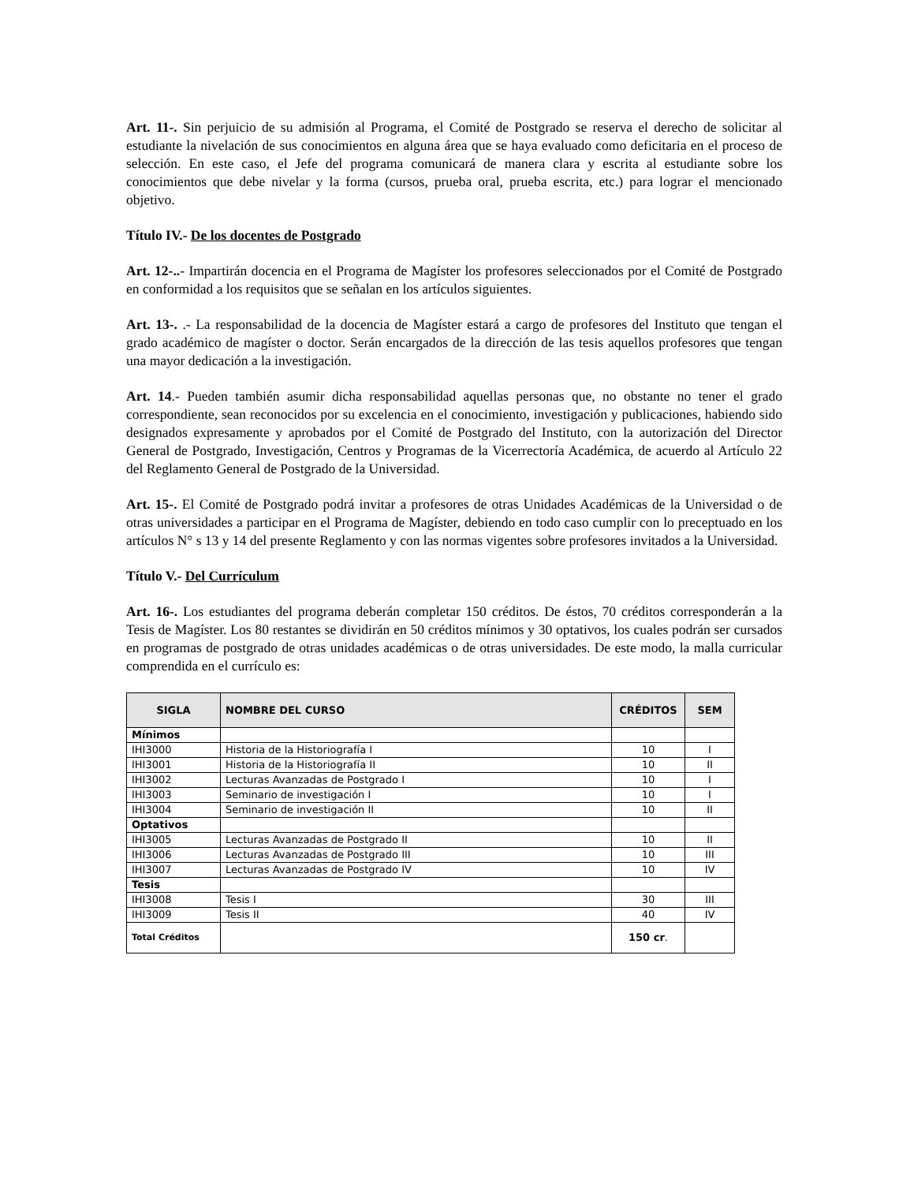Art. 11-. Sin perjuicio de su admisión al Programa, el Comité de Postgrado se reserva el derecho de solicitar al estudiante la nivelación de sus conocimientos en alguna área que se haya evaluado como deficitaria en el proceso de selección. En este caso, el Jefe del programa comunicará de manera clara y escrita al estudiante sobre los conocimientos que debe nivelar y la forma (cursos, prueba oral, prueba escrita, etc.) para lograr el mencionado objetivo.
Título IV.- De los docentes de Postgrado
Art. 12-..- Impartirán docencia en el Programa de Magíster los profesores seleccionados por el Comité de Postgrado en conformidad a los requisitos que se señalan en los artículos siguientes.
Art. 13-. .- La responsabilidad de la docencia de Magíster estará a cargo de profesores del Instituto que tengan el grado académico de magíster o doctor. Serán encargados de la dirección de las tesis aquellos profesores que tengan una mayor dedicación a la investigación.
Art. 14.- Pueden también asumir dicha responsabilidad aquellas personas que, no obstante no tener el grado correspondiente, sean reconocidos por su excelencia en el conocimiento, investigación y publicaciones, habiendo sido designados expresamente y aprobados por el Comité de Postgrado del Instituto, con la autorización del Director General de Postgrado, Investigación, Centros y Programas de la Vicerrectoría Académica, de acuerdo al Artículo 22 del Reglamento General de Postgrado de la Universidad.
Art. 15-. El Comité de Postgrado podrá invitar a profesores de otras Unidades Académicas de la Universidad o de otras universidades a participar en el Programa de Magíster, debiendo en todo caso cumplir con lo preceptuado en los artículos N° s 13 y 14 del presente Reglamento y con las normas vigentes sobre profesores invitados a la Universidad.
Título V.- Del Currículum
Art. 16-. Los estudiantes del programa deberán completar 150 créditos. De éstos, 70 créditos corresponderán a la Tesis de Magíster. Los 80 restantes se dividirán en 50 créditos mínimos y 30 optativos, los cuales podrán ser cursados en programas de postgrado de otras unidades académicas o de otras universidades. De este modo, la malla curricular comprendida en el currículo es:
| SIGLA | NOMBRE DEL CURSO | CRÉDITOS | SEM |
| --- | --- | --- | --- |
| Mínimos | | | |
| IHI3000 | Historia de la Historiografía I | 10 | I |
| IHI3001 | Historia de la Historiografía II | 10 | II |
| IHI3002 | Lecturas Avanzadas de Postgrado I | 10 | I |
| IHI3003 | Seminario de investigación I | 10 | I |
| IHI3004 | Seminario de investigación II | 10 | II |
| Optativos | | | |
| IHI3005 | Lecturas Avanzadas de Postgrado II | 10 | II |
| IHI3006 | Lecturas Avanzadas de Postgrado III | 10 | III |
| IHI3007 | Lecturas Avanzadas de Postgrado IV | 10 | IV |
| Tesis | | | |
| IHI3008 | Tesis I | 30 | III |
| IHI3009 | Tesis II | 40 | IV |
| Total Créditos | | 150 cr . | |